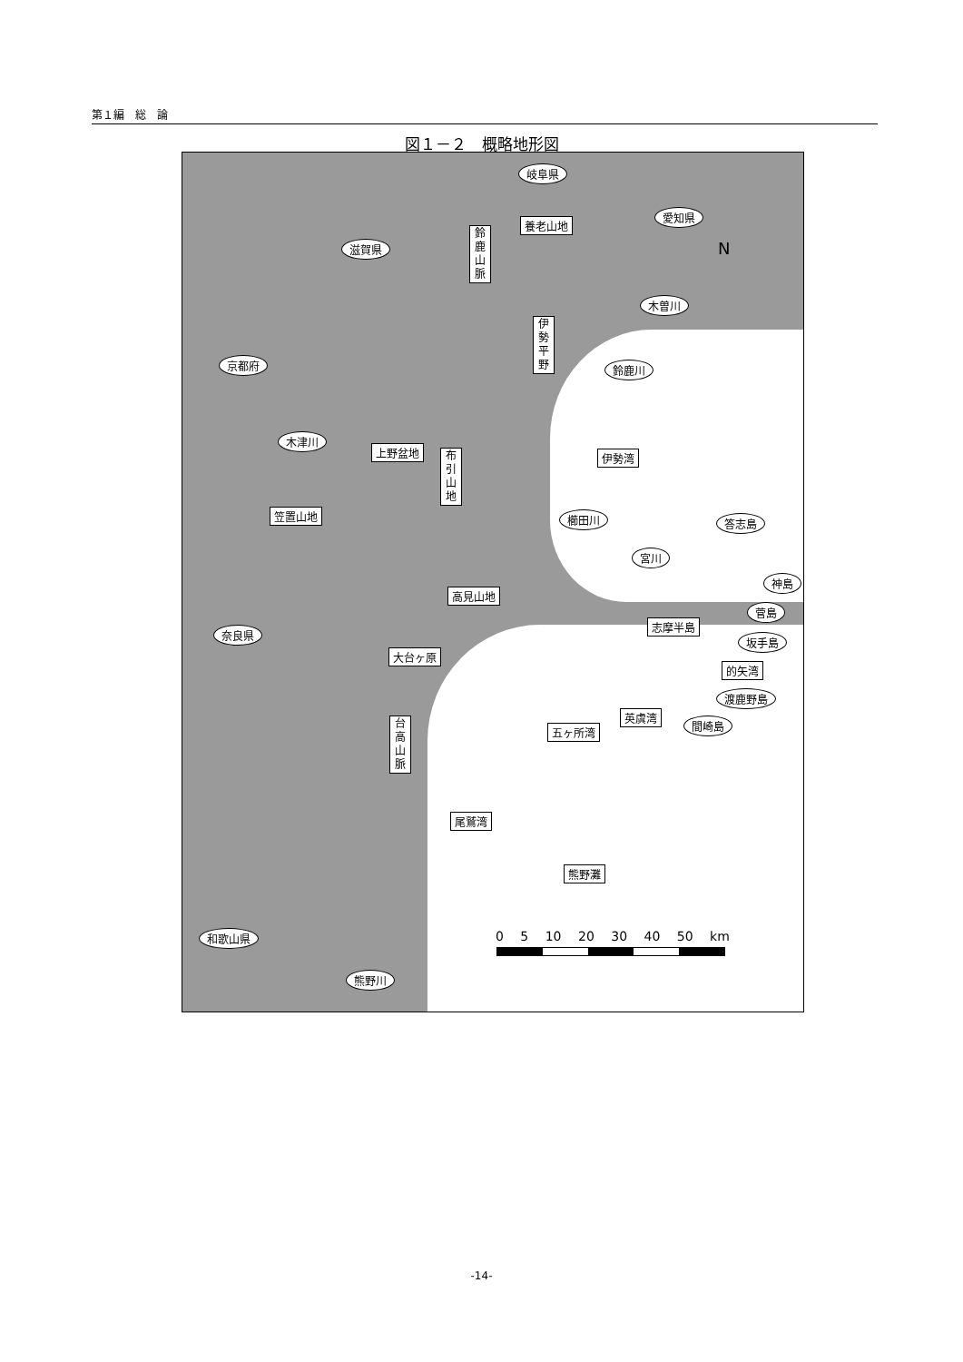第１編　総　論
図１－２　概略地形図
岐阜県
養老山地
愛知県
滋賀県
鈴鹿山脈
木曽川
伊勢平野
京都府 鈴鹿川
木津川
上野盆地 布引山地 伊勢湾
笠置山地 櫛田川 答志島
宮川
神島
高見山地
菅島
志摩半島
奈良県
坂手島
大台ヶ原
的矢湾
渡鹿野島
台高山脈
英虞湾
間崎島
五ヶ所湾
尾鷲湾
熊野灘
和歌山県
熊野川
N
0 5 10 20 30 40 50 km
-14-